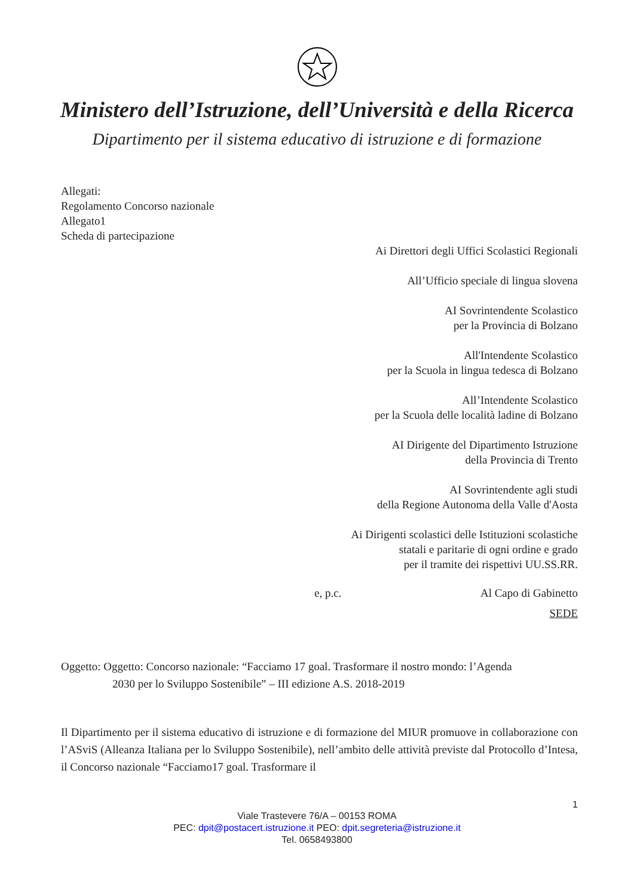Ministero dell’Istruzione, dell’Università e della Ricerca
Dipartimento per il sistema educativo di istruzione e di formazione
Allegati:
Regolamento Concorso nazionale
Allegato1
Scheda di partecipazione
Ai Direttori degli Uffici Scolastici Regionali
All’Ufficio speciale di lingua slovena
AI Sovrintendente Scolastico
per la Provincia di Bolzano
All'Intendente Scolastico
per la Scuola in lingua tedesca di Bolzano
All’Intendente Scolastico
per la Scuola delle località ladine di Bolzano
AI Dirigente del Dipartimento Istruzione
della Provincia di Trento
AI Sovrintendente agli studi
della Regione Autonoma della Valle d'Aosta
Ai Dirigenti scolastici delle Istituzioni scolastiche
statali e paritarie di ogni ordine e grado
per il tramite dei rispettivi UU.SS.RR.
e, p.c. Al Capo di Gabinetto
SEDE
Oggetto: Oggetto: Concorso nazionale: “Facciamo 17 goal. Trasformare il nostro mondo: l’Agenda
2030 per lo Sviluppo Sostenibile” – III edizione A.S. 2018-2019
Il Dipartimento per il sistema educativo di istruzione e di formazione del MIUR promuove in collaborazione con l’ASviS (Alleanza Italiana per lo Sviluppo Sostenibile), nell’ambito delle attività previste dal Protocollo d’Intesa, il Concorso nazionale “Facciamo17 goal. Trasformare il
1
Viale Trastevere 76/A – 00153 ROMA
PEC: dpit@postacert.istruzione.it PEO: dpit.segreteria@istruzione.it
Tel. 0658493800